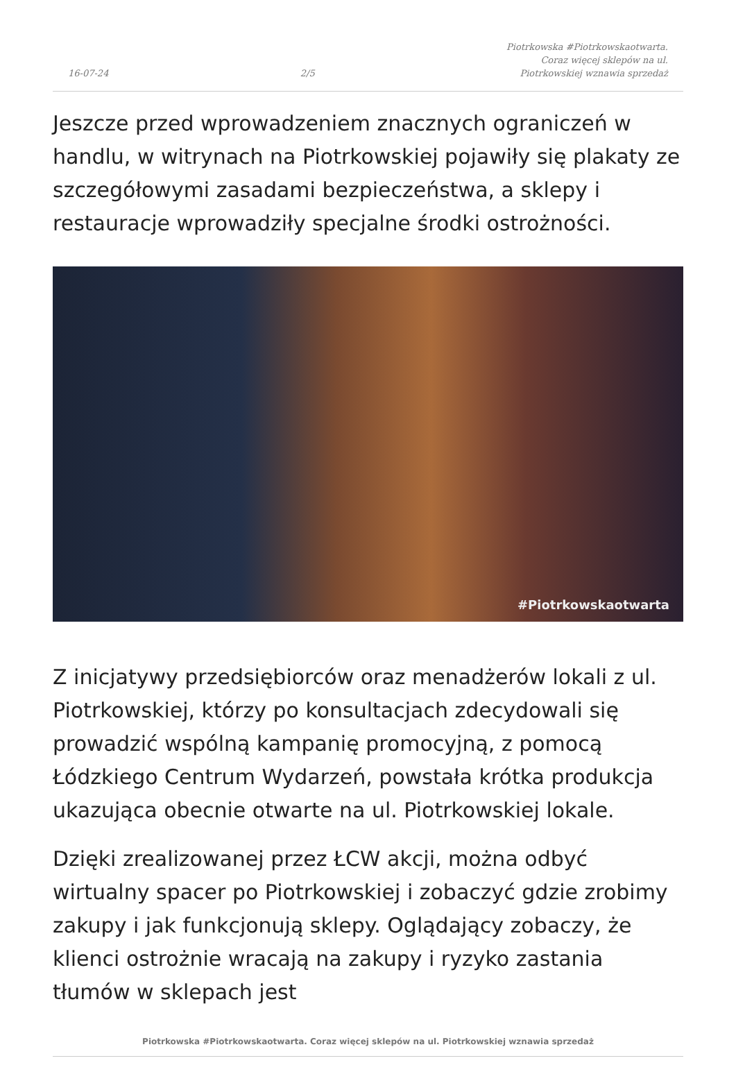16-07-24
2/5
Piotrkowska #Piotrkowskaotwarta.
Coraz więcej sklepów na ul.
Piotrkowskiej wznawia sprzedaż
Jeszcze przed wprowadzeniem znacznych ograniczeń w handlu, w witrynach na Piotrkowskiej pojawiły się plakaty ze szczegółowymi zasadami bezpieczeństwa, a sklepy i restauracje wprowadziły specjalne środki ostrożności.
#Piotrkowskaotwarta
Z inicjatywy przedsiębiorców oraz menadżerów lokali z ul. Piotrkowskiej, którzy po konsultacjach zdecydowali się prowadzić wspólną kampanię promocyjną, z pomocą Łódzkiego Centrum Wydarzeń, powstała krótka produkcja ukazująca obecnie otwarte na ul. Piotrkowskiej lokale.
Dzięki zrealizowanej przez ŁCW akcji, można odbyć wirtualny spacer po Piotrkowskiej i zobaczyć gdzie zrobimy zakupy i jak funkcjonują sklepy. Oglądający zobaczy, że klienci ostrożnie wracają na zakupy i ryzyko zastania tłumów w sklepach jest
Piotrkowska #Piotrkowskaotwarta. Coraz więcej sklepów na ul. Piotrkowskiej wznawia sprzedaż